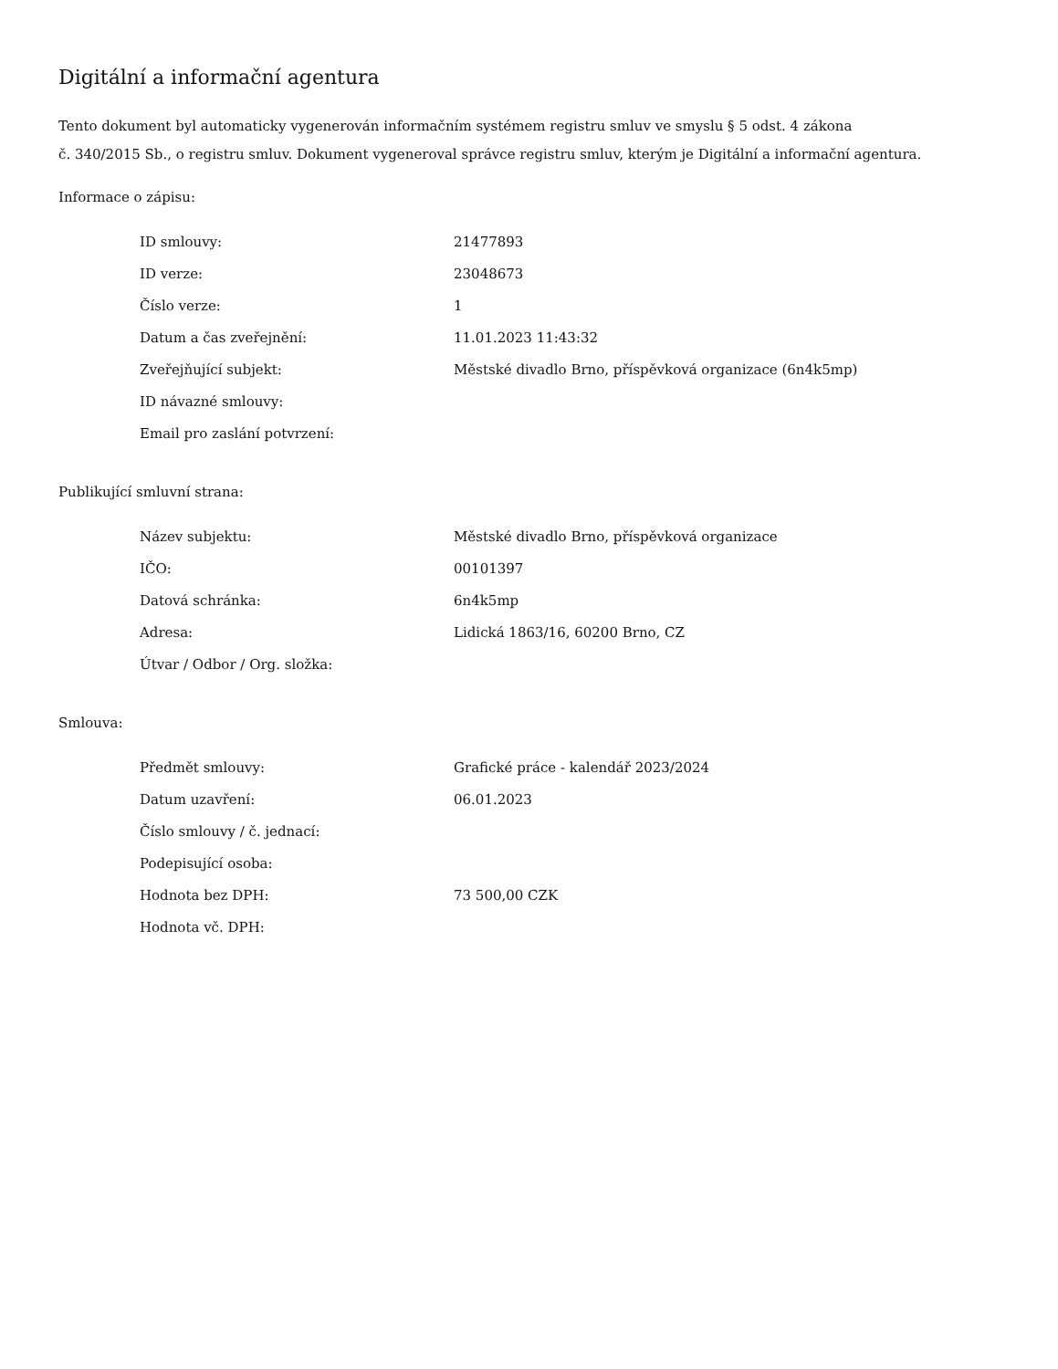Digitální a informační agentura
Tento dokument byl automaticky vygenerován informačním systémem registru smluv ve smyslu § 5 odst. 4 zákona
č. 340/2015 Sb., o registru smluv. Dokument vygeneroval správce registru smluv, kterým je Digitální a informační agentura.
Informace o zápisu:
| ID smlouvy: | 21477893 |
| ID verze: | 23048673 |
| Číslo verze: | 1 |
| Datum a čas zveřejnění: | 11.01.2023 11:43:32 |
| Zveřejňující subjekt: | Městské divadlo Brno, příspěvková organizace (6n4k5mp) |
| ID návazné smlouvy: | |
| Email pro zaslání potvrzení: | |
Publikující smluvní strana:
| Název subjektu: | Městské divadlo Brno, příspěvková organizace |
| IČO: | 00101397 |
| Datová schránka: | 6n4k5mp |
| Adresa: | Lidická 1863/16, 60200 Brno, CZ |
| Útvar / Odbor / Org. složka: | |
Smlouva:
| Předmět smlouvy: | Grafické práce - kalendář 2023/2024 |
| Datum uzavření: | 06.01.2023 |
| Číslo smlouvy / č. jednací: | |
| Podepisující osoba: | |
| Hodnota bez DPH: | 73 500,00 CZK |
| Hodnota vč. DPH: | |